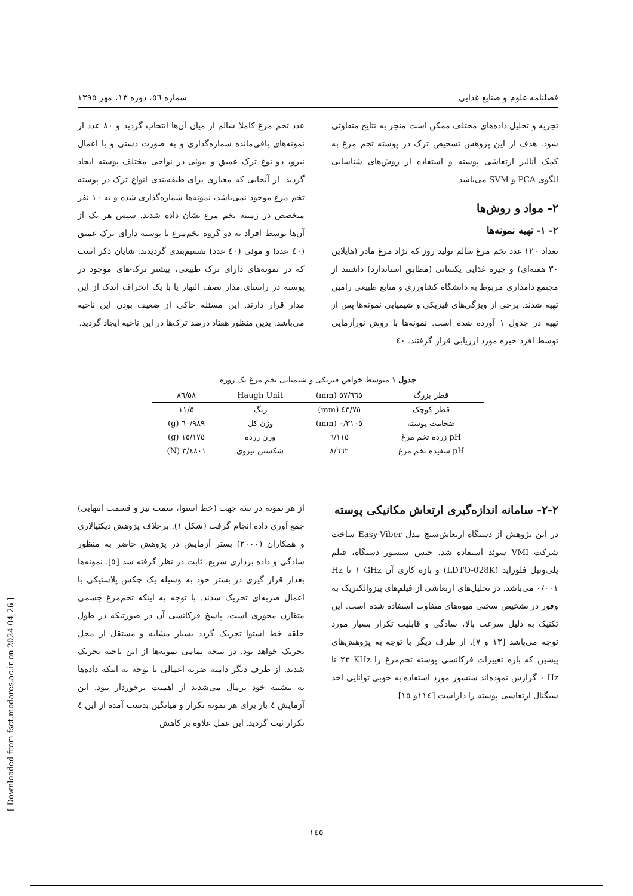فصلنامه علوم و صنایع غذایی شماره ٥٦، دوره ١٣، مهر ١٣٩٥
تجزیه و تحلیل داده‌های مختلف ممکن است منجر به نتایج متفاوتی شود. هدف از این پژوهش تشخیص ترک در پوسته تخم مرغ به کمک آنالیز ارتعاشی پوسته و استفاده از روش‌های شناسایی الگوی PCA و SVM می‌باشد.
٢- مواد و روش‌ها
٢- ١- تهیه نمونه‌ها
تعداد ١٢٠ عدد تخم مرغ سالم تولید روز که نژاد مرغ مادر (هایلاین ٣٠ هفته‌ای) و جیره غذایی یکسانی (مطابق استاندارد) داشتند از مجتمع دامداری مربوط به دانشگاه کشاورزی و منابع طبیعی رامین تهیه شدند. برخی از ویژگی‌های فیزیکی و شیمیایی نمونه‌ها پس از تهیه در جدول ١ آورده شده است. نمونه‌ها با روش نورآزمایی توسط افرد خبره مورد ارزیابی قرار گرفتند. ٤٠
عدد تخم مرغ کاملا سالم از میان آن‌ها انتخاب گردید و ٨٠ عدد از نمونه‌های باقی‌مانده شماره‌گذاری و به صورت دستی و با اعمال نیرو، دو نوع ترک عمیق و موئی در نواحی مختلف پوسته ایجاد گردید. از آنجایی که معیاری برای طبقه‌بندی انواع ترک در پوسته تخم مرغ موجود نمی‌باشد، نمونه‌ها شماره‌گذاری شده و به ١٠ نفر متخصص در زمینه تخم مرغ نشان داده شدند. سپس هر یک از آن‌ها توسط افراد به دو گروه تخم‌مرغ با پوسته دارای ترک عمیق (٤٠ عدد) و موئی (٤٠ عدد) تقسیم‌بندی گردیدند. شایان ذکر است که در نمونه‌های دارای ترک طبیعی، بیشتر ترک-های موجود در پوسته در راستای مدار نصف النهار یا با یک انحراف اندک از این مدار قرار دارند. این مسئله حاکی از ضعیف بودن این ناحیه می‌باشد. بدین منظور هفتاد درصد ترک‌ها در این ناحیه ایجاد گردید.
جدول ١ متوسط خواص فیزیکی و شیمیایی تخم مرغ یک روزه
| قطر بزرگ | ٥٧/٦٦٥ (mm) | Haugh Unit | ٨٦/٥٨ |
| قطر کوچک | ٤٣/٧٥ (mm) | رنگ | ١١/٥ |
| ضخامت پوسته | ٠/٣١٠٥ (mm) | وزن کل | ٦٠/٩٨٩ (g) |
| pH زرده تخم مرغ | ٦/١١٥ | وزن زرده | ١٥/١٧٥ (g) |
| pH سفیده تخم مرغ | ٨/٦٦٢ | شکستن نیروی | ٣/٤٨٠١ (N) |
٢-٢- سامانه اندازه‌گیری ارتعاش مکانیکی پوسته
در این پژوهش از دستگاه ارتعاش‌سنج مدل Easy-Viber ساخت شرکت VMI سوئد استفاده شد. جنس سنسور دستگاه، فیلم پلی‌ونیل فلوراید (LDTO-028K) و بازه کاری آن GHz ١ تا Hz ٠/٠٠١ می‌باشد. در تحلیل‌های ارتعاشی از فیلم‌های پیزوالکتریک به وفور در تشخیص سختی میوه‌های متفاوت استفاده شده است. این تکنیک به دلیل سرعت بالا، سادگی و قابلیت تکرار بسیار مورد توجه می‌باشد [١٣ و ٧]. از طرف دیگر با توجه به پژوهش‌های پیشین که بازه تغییرات فرکانسی پوسته تخم‌مرغ را KHz ٢٢ تا Hz ٠ گزارش نموده‌اند سنسور مورد استفاده به خوبی توانایی اخذ سیگنال ارتعاشی پوسته را داراست [١١٤و ١٥].
از هر نمونه در سه جهت (خط استوا، سمت تیز و قسمت انتهایی) جمع آوری داده انجام گرفت (شکل ١). برخلاف پژوهش دیکتیالاری و همکاران (٢٠٠٠) بستر آزمایش در پژوهش حاضر به منظور سادگی و داده برداری سریع، ثابت در نظر گرفته شد [٥]. نمونه‌ها بعداز قرار گیری در بستر خود به وسیله یک چکش پلاستیکی با اعمال ضربه‌ای تحریک شدند. با توجه به اینکه تخم‌مرغ جسمی متقارن محوری است، پاسخ فرکانسی آن در صورتیکه در طول حلقه خط استوا تحریک گردد بسیار مشابه و مستقل از محل تحریک خواهد بود. در نتیجه تمامی نمونه‌ها از این ناحیه تحریک شدند. از طرف دیگر دامنه ضربه اعمالی با توجه به اینکه داده‌ها به بیشینه خود نرمال می‌شدند از اهمیت برخوردار نبود. این آزمایش ٤ بار برای هر نمونه تکرار و میانگین بدست آمده از این ٤ تکرار ثبت گردید. این عمل علاوه بر کاهش
١٤٥
[ Downloaded from fsct.modares.ac.ir on 2024-04-26 ]